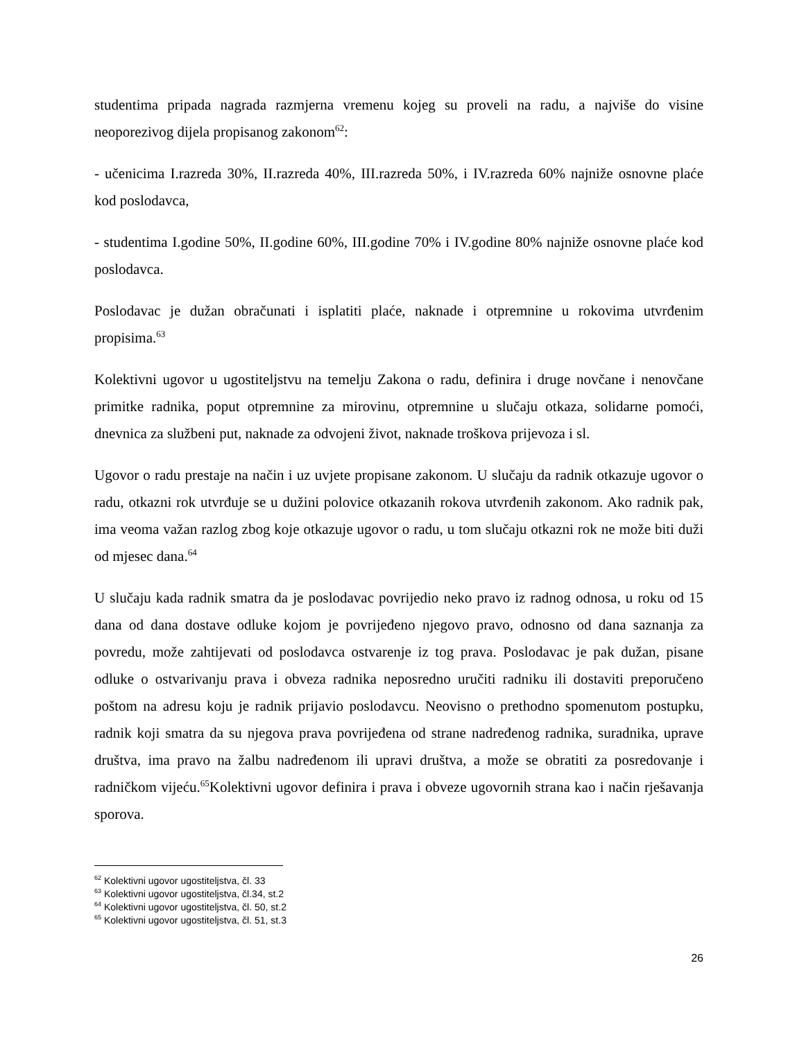studentima pripada nagrada razmjerna vremenu kojeg su proveli na radu, a najviše do visine neoporezivog dijela propisanog zakonom<sup>62</sup>:
- učenicima I.razreda 30%, II.razreda 40%, III.razreda 50%, i IV.razreda 60% najniže osnovne plaće kod poslodavca,
- studentima I.godine 50%, II.godine 60%, III.godine 70% i IV.godine 80% najniže osnovne plaće kod poslodavca.
Poslodavac je dužan obračunati i isplatiti plaće, naknade i otpremnine u rokovima utvrđenim propisima.<sup>63</sup>
Kolektivni ugovor u ugostiteljstvu na temelju Zakona o radu, definira i druge novčane i nenovčane primitke radnika, poput otpremnine za mirovinu, otpremnine u slučaju otkaza, solidarne pomoći, dnevnica za službeni put, naknade za odvojeni život, naknade troškova prijevoza i sl.
Ugovor o radu prestaje na način i uz uvjete propisane zakonom. U slučaju da radnik otkazuje ugovor o radu, otkazni rok utvrđuje se u dužini polovice otkazanih rokova utvrđenih zakonom. Ako radnik pak, ima veoma važan razlog zbog koje otkazuje ugovor o radu, u tom slučaju otkazni rok ne može biti duži od mjesec dana.<sup>64</sup>
U slučaju kada radnik smatra da je poslodavac povrijedio neko pravo iz radnog odnosa, u roku od 15 dana od dana dostave odluke kojom je povrijeđeno njegovo pravo, odnosno od dana saznanja za povredu, može zahtijevati od poslodavca ostvarenje iz tog prava. Poslodavac je pak dužan, pisane odluke o ostvarivanju prava i obveza radnika neposredno uručiti radniku ili dostaviti preporučeno poštom na adresu koju je radnik prijavio poslodavcu. Neovisno o prethodno spomenutom postupku, radnik koji smatra da su njegova prava povrijeđena od strane nadređenog radnika, suradnika, uprave društva, ima pravo na žalbu nadređenom ili upravi društva, a može se obratiti za posredovanje i radničkom vijeću.<sup>65</sup>Kolektivni ugovor definira i prava i obveze ugovornih strana kao i način rješavanja sporova.
<sup>62</sup> Kolektivni ugovor ugostiteljstva, čl. 33
<sup>63</sup> Kolektivni ugovor ugostiteljstva, čl.34, st.2
<sup>64</sup> Kolektivni ugovor ugostiteljstva, čl. 50, st.2
<sup>65</sup> Kolektivni ugovor ugostiteljstva, čl. 51, st.3
26